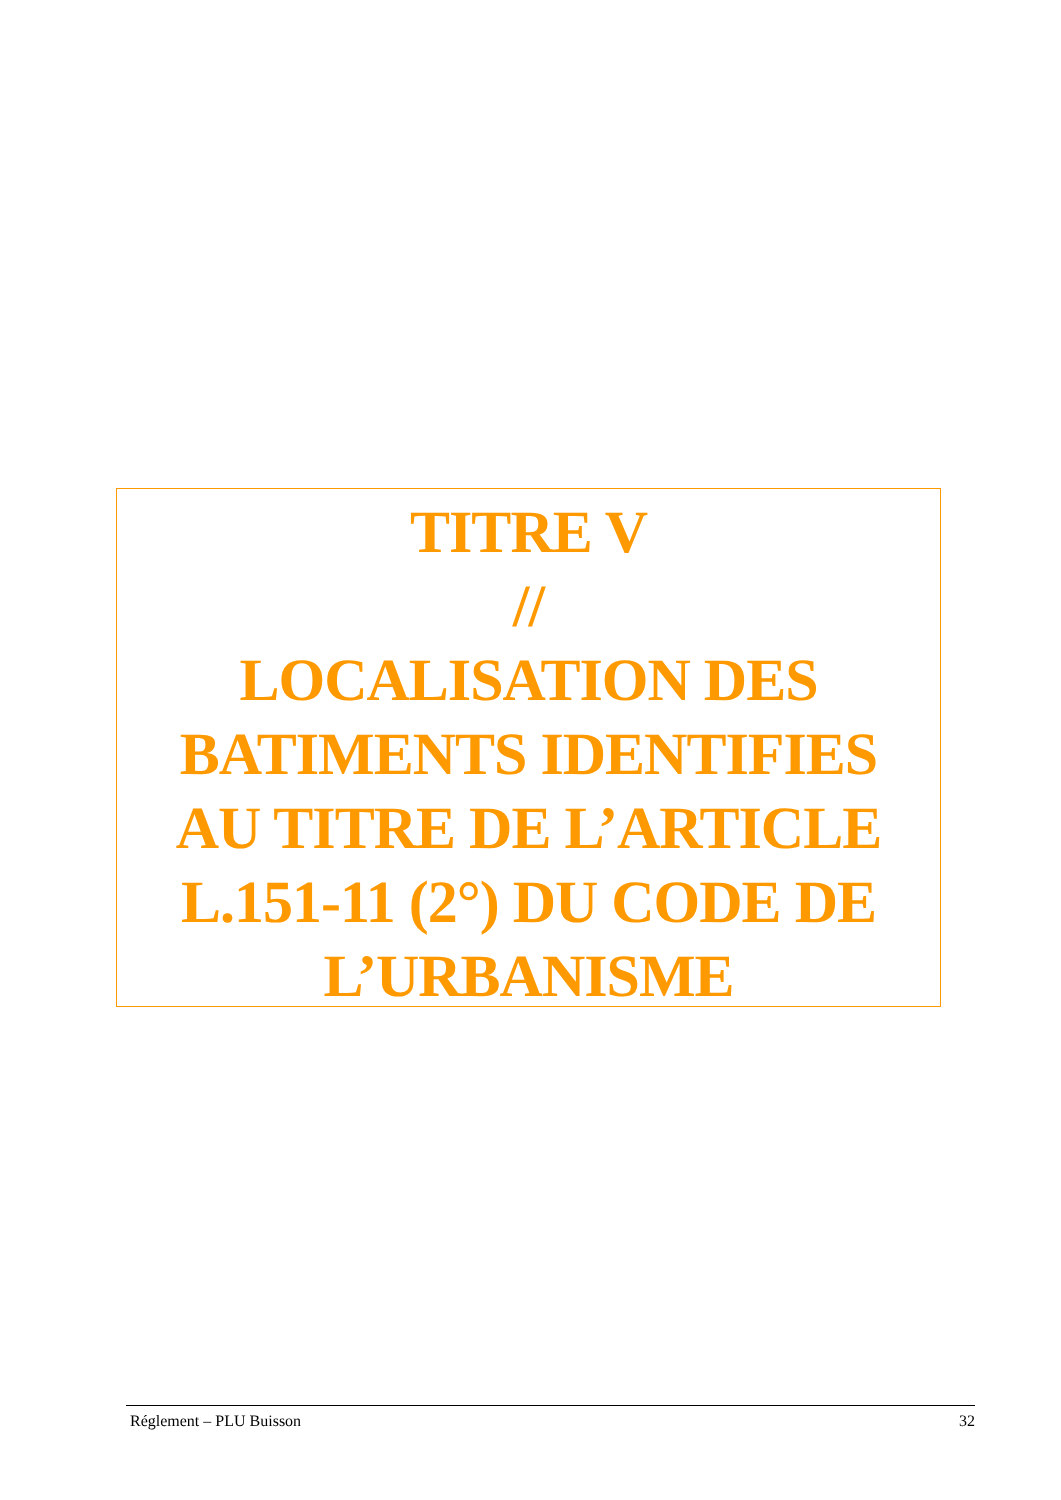TITRE V
//
LOCALISATION DES
BATIMENTS IDENTIFIES
AU TITRE DE L’ARTICLE
L.151-11 (2°) DU CODE DE
L’URBANISME
Réglement – PLU Buisson 32